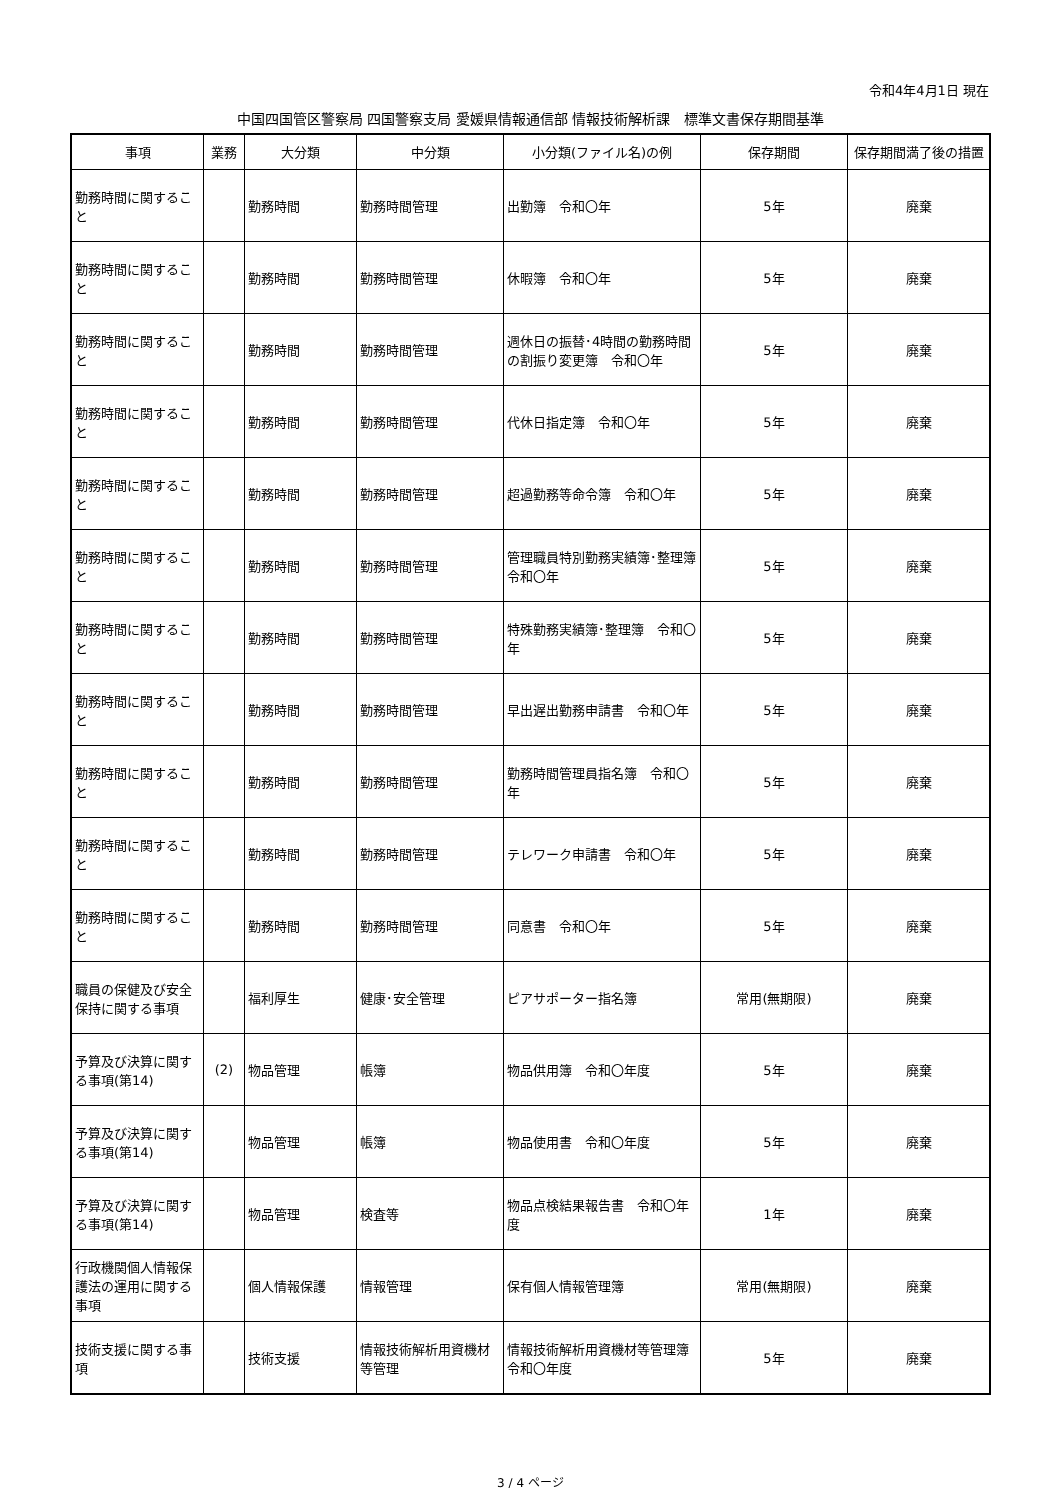令和4年4月1日 現在
中国四国管区警察局 四国警察支局 愛媛県情報通信部 情報技術解析課　標準文書保存期間基準
| 事項 | 業務 | 大分類 | 中分類 | 小分類(ファイル名)の例 | 保存期間 | 保存期間満了後の措置 |
| --- | --- | --- | --- | --- | --- | --- |
| 勤務時間に関すること | | 勤務時間 | 勤務時間管理 | 出勤簿 令和〇年 | 5年 | 廃棄 |
| 勤務時間に関すること | | 勤務時間 | 勤務時間管理 | 休暇簿 令和〇年 | 5年 | 廃棄 |
| 勤務時間に関すること | | 勤務時間 | 勤務時間管理 | 週休日の振替･4時間の勤務時間の割振り変更簿 令和〇年 | 5年 | 廃棄 |
| 勤務時間に関すること | | 勤務時間 | 勤務時間管理 | 代休日指定簿 令和〇年 | 5年 | 廃棄 |
| 勤務時間に関すること | | 勤務時間 | 勤務時間管理 | 超過勤務等命令簿 令和〇年 | 5年 | 廃棄 |
| 勤務時間に関すること | | 勤務時間 | 勤務時間管理 | 管理職員特別勤務実績簿･整理簿 令和〇年 | 5年 | 廃棄 |
| 勤務時間に関すること | | 勤務時間 | 勤務時間管理 | 特殊勤務実績簿･整理簿 令和〇年 | 5年 | 廃棄 |
| 勤務時間に関すること | | 勤務時間 | 勤務時間管理 | 早出遅出勤務申請書 令和〇年 | 5年 | 廃棄 |
| 勤務時間に関すること | | 勤務時間 | 勤務時間管理 | 勤務時間管理員指名簿 令和〇年 | 5年 | 廃棄 |
| 勤務時間に関すること | | 勤務時間 | 勤務時間管理 | テレワーク申請書 令和〇年 | 5年 | 廃棄 |
| 勤務時間に関すること | | 勤務時間 | 勤務時間管理 | 同意書 令和〇年 | 5年 | 廃棄 |
| 職員の保健及び安全保持に関する事項 | | 福利厚生 | 健康･安全管理 | ピアサポーター指名簿 | 常用(無期限) | 廃棄 |
| 予算及び決算に関する事項(第14) | (2) | 物品管理 | 帳簿 | 物品供用簿 令和〇年度 | 5年 | 廃棄 |
| 予算及び決算に関する事項(第14) | | 物品管理 | 帳簿 | 物品使用書 令和〇年度 | 5年 | 廃棄 |
| 予算及び決算に関する事項(第14) | | 物品管理 | 検査等 | 物品点検結果報告書 令和〇年度 | 1年 | 廃棄 |
| 行政機関個人情報保護法の運用に関する事項 | | 個人情報保護 | 情報管理 | 保有個人情報管理簿 | 常用(無期限) | 廃棄 |
| 技術支援に関する事項 | | 技術支援 | 情報技術解析用資機材等管理 | 情報技術解析用資機材等管理簿 令和〇年度 | 5年 | 廃棄 |
3 / 4 ページ